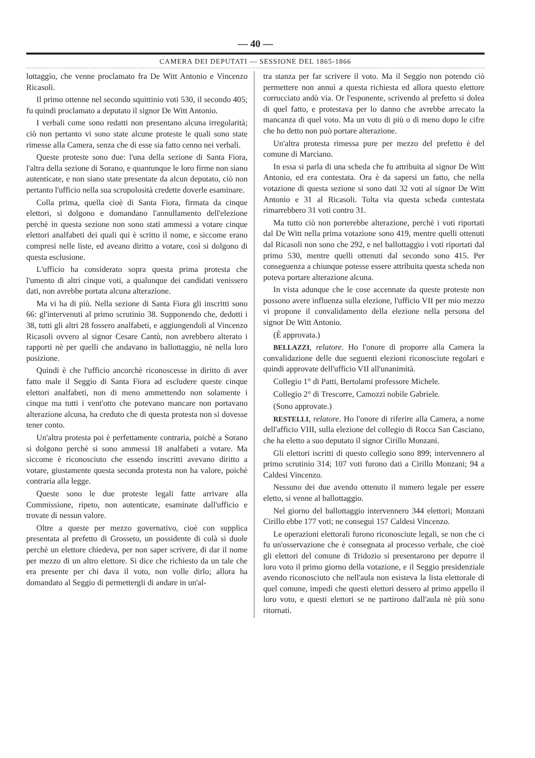— 40 —
CAMERA DEI DEPUTATI — SESSIONE DEL 1865-1866
lottaggio, che venne proclamato fra De Witt Antonio e Vincenzo Ricasoli.
Il primo ottenne nel secondo squittinio voti 530, il secondo 405; fu quindi proclamato a deputato il signor De Witt Antonio.
I verbali come sono redatti non presentano alcuna irregolarità; ciò non pertanto vi sono state alcune proteste le quali sono state rimesse alla Camera, senza che di esse sia fatto cenno nei verbali.
Queste proteste sono due: l'una della sezione di Santa Fiora, l'altra della sezione di Sorano, e quantunque le loro firme non siano autenticate, e non siano state presentate da alcun deputato, ciò non pertanto l'ufficio nella sua scrupolosità credette doverle esaminare.
Colla prima, quella cioè di Santa Fiora, firmata da cinque elettori, si dolgono e domandano l'annullamento dell'elezione perchè in questa sezione non sono stati ammessi a votare cinque elettori analfabeti dei quali qui è scritto il nome, e siccome erano compresi nelle liste, ed aveano diritto a votare, così si dolgono di questa esclusione.
L'ufficio ha considerato sopra questa prima protesta che l'umento di altri cinque voti, a qualunque dei candidati venissero dati, non avrebbe portata alcuna alterazione.
Ma vi ha di più. Nella sezione di Santa Fiora gli inscritti sono 66: gl'intervenuti al primo scrutinio 38. Supponendo che, dedotti i 38, tutti gli altri 28 fossero analfabeti, e aggiungendoli al Vincenzo Ricasoli ovvero al signor Cesare Cantù, non avrebbero alterato i rapporti nè per quelli che andavano in ballottaggio, nè nella loro posizione.
Quindi è che l'ufficio ancorchè riconoscesse in diritto di aver fatto male il Seggio di Santa Fiora ad escludere queste cinque elettori analfabeti, non di meno ammettendo non solamente i cinque ma tutti i vent'otto che potevano mancare non portavano alterazione alcuna, ha creduto che di questa protesta non si dovesse tener conto.
Un'altra protesta poi è perfettamente contraria, poichè a Sorano si dolgono perchè si sono ammessi 18 analfabeti a votare. Ma siccome è riconosciuto che essendo inscritti avevano diritto a votare, giustamente questa seconda protesta non ha valore, poichè contraria alla legge.
Queste sono le due proteste legali fatte arrivare alla Commissione, ripeto, non autenticate, esaminate dall'ufficio e trovate di nessun valore.
Oltre a queste per mezzo governativo, cioè con supplica presentata al prefetto di Grosseto, un possidente di colà si duole perchè un elettore chiedeva, per non saper scrivere, di dar il nome per mezzo di un altro elettore. Si dice che richiesto da un tale che era presente per chi dava il voto, non volle dirlo; allora ha domandato al Seggio di permettergli di andare in un'al-
tra stanza per far scrivere il voto. Ma il Seggio non potendo ciò permettere non annuì a questa richiesta ed allora questo elettore corrucciato andò via. Or l'esponente, scrivendo al prefetto si dolea di quel fatto, e protestava per lo danno che avrebbe arrecato la mancanza di quel voto. Ma un voto di più o di meno dopo le cifre che ho detto non può portare alterazione.
Un'altra protesta rimessa pure per mezzo del prefetto è del comune di Marciano.
In essa si parla di una scheda che fu attribuita al signor De Witt Antonio, ed era contestata. Ora è da sapersi un fatto, che nella votazione di questa sezione si sono dati 32 voti al signor De Witt Antonio e 31 al Ricasoli. Tolta via questa scheda contestata rimarrebbero 31 voti contro 31.
Ma tutto ciò non porterebbe alterazione, perchè i voti riportati dal De Witt nella prima votazione sono 419, mentre quelli ottenuti dal Ricasoli non sono che 292, e nel ballottaggio i voti riportati dal primo 530, mentre quelli ottenuti dal secondo sono 415. Per conseguenza a chiunque potesse essere attribuita questa scheda non poteva portare alterazione alcuna.
In vista adunque che le cose accennate da queste proteste non possono avere influenza sulla elezione, l'ufficio VII per mio mezzo vi propone il convalidamento della elezione nella persona del signor De Witt Antonio.
(È approvata.)
BELLAZZI, relatore. Ho l'onore di proporre alla Camera la convalidazione delle due seguenti elezioni riconosciute regolari e quindi approvate dell'ufficio VII all'unanimità.
Collegio 1° di Patti, Bertolami professore Michele.
Collegio 2° di Trescorre, Camozzi nobile Gabriele.
(Sono approvate.)
RESTELLI, relatore. Ho l'onore di riferire alla Camera, a nome dell'afficio VIII, sulla elezione del collegio di Rocca San Casciano, che ha eletto a suo deputato il signor Cirillo Monzani.
Gli elettori iscritti di questo collegio sono 899; intervennero al primo scrutinio 314; 107 voti furono dati a Cirillo Monzani; 94 a Caldesi Vincenzo.
Nessuno dei due avendo ottenuto il numero legale per essere eletto, si venne al ballottaggio.
Nel giorno del ballottaggio intervennero 344 elettori; Monzani Cirillo ebbe 177 voti; ne conseguì 157 Caldesi Vincenzo.
Le operazioni elettorali furono riconosciute legali, se non che ci fu un'osservazione che è consegnata al processo verbale, che cioè gli elettori del comune di Tridozio si presentarono per deporre il loro voto il primo giorno della votazione, e il Seggio presidenziale avendo riconosciuto che nell'aula non esisteva la lista elettorale di quel comune, impedì che questi elettori dessero al primo appello il loro voto, e questi elettori se ne partirono dall'aula nè più sono ritornati.